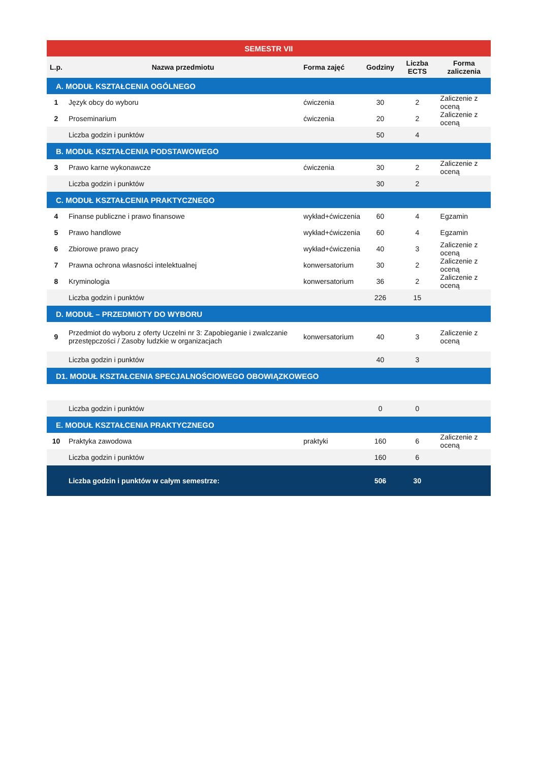| SEMESTR VII | | | | | |
| --- | --- | --- | --- | --- | --- |
| L.p. | Nazwa przedmiotu | Forma zajęć | Godziny | Liczba ECTS | Forma zaliczenia |
| A. MODUŁ KSZTAŁCENIA OGÓLNEGO | | | | | |
| 1 | Język obcy do wyboru | ćwiczenia | 30 | 2 | Zaliczenie z oceną |
| 2 | Proseminarium | ćwiczenia | 20 | 2 | Zaliczenie z oceną |
| | Liczba godzin i punktów | | 50 | 4 | |
| B. MODUŁ KSZTAŁCENIA PODSTAWOWEGO | | | | | |
| 3 | Prawo karne wykonawcze | ćwiczenia | 30 | 2 | Zaliczenie z oceną |
| | Liczba godzin i punktów | | 30 | 2 | |
| C. MODUŁ KSZTAŁCENIA PRAKTYCZNEGO | | | | | |
| 4 | Finanse publiczne i prawo finansowe | wykład+ćwiczenia | 60 | 4 | Egzamin |
| 5 | Prawo handlowe | wykład+ćwiczenia | 60 | 4 | Egzamin |
| 6 | Zbiorowe prawo pracy | wykład+ćwiczenia | 40 | 3 | Zaliczenie z oceną |
| 7 | Prawna ochrona własności intelektualnej | konwersatorium | 30 | 2 | Zaliczenie z oceną |
| 8 | Kryminologia | konwersatorium | 36 | 2 | Zaliczenie z oceną |
| | Liczba godzin i punktów | | 226 | 15 | |
| D. MODUŁ – PRZEDMIOTY DO WYBORU | | | | | |
| 9 | Przedmiot do wyboru z oferty Uczelni nr 3: Zapobieganie i zwalczanie przestępczości / Zasoby ludzkie w organizacjach | konwersatorium | 40 | 3 | Zaliczenie z oceną |
| | Liczba godzin i punktów | | 40 | 3 | |
| D1. MODUŁ KSZTAŁCENIA SPECJALNOŚCIOWEGO OBOWIĄZKOWEGO | | | | | |
| | Liczba godzin i punktów | | 0 | 0 | |
| E. MODUŁ KSZTAŁCENIA PRAKTYCZNEGO | | | | | |
| 10 | Praktyka zawodowa | praktyki | 160 | 6 | Zaliczenie z oceną |
| | Liczba godzin i punktów | | 160 | 6 | |
| | Liczba godzin i punktów w całym semestrze: | | 506 | 30 | |